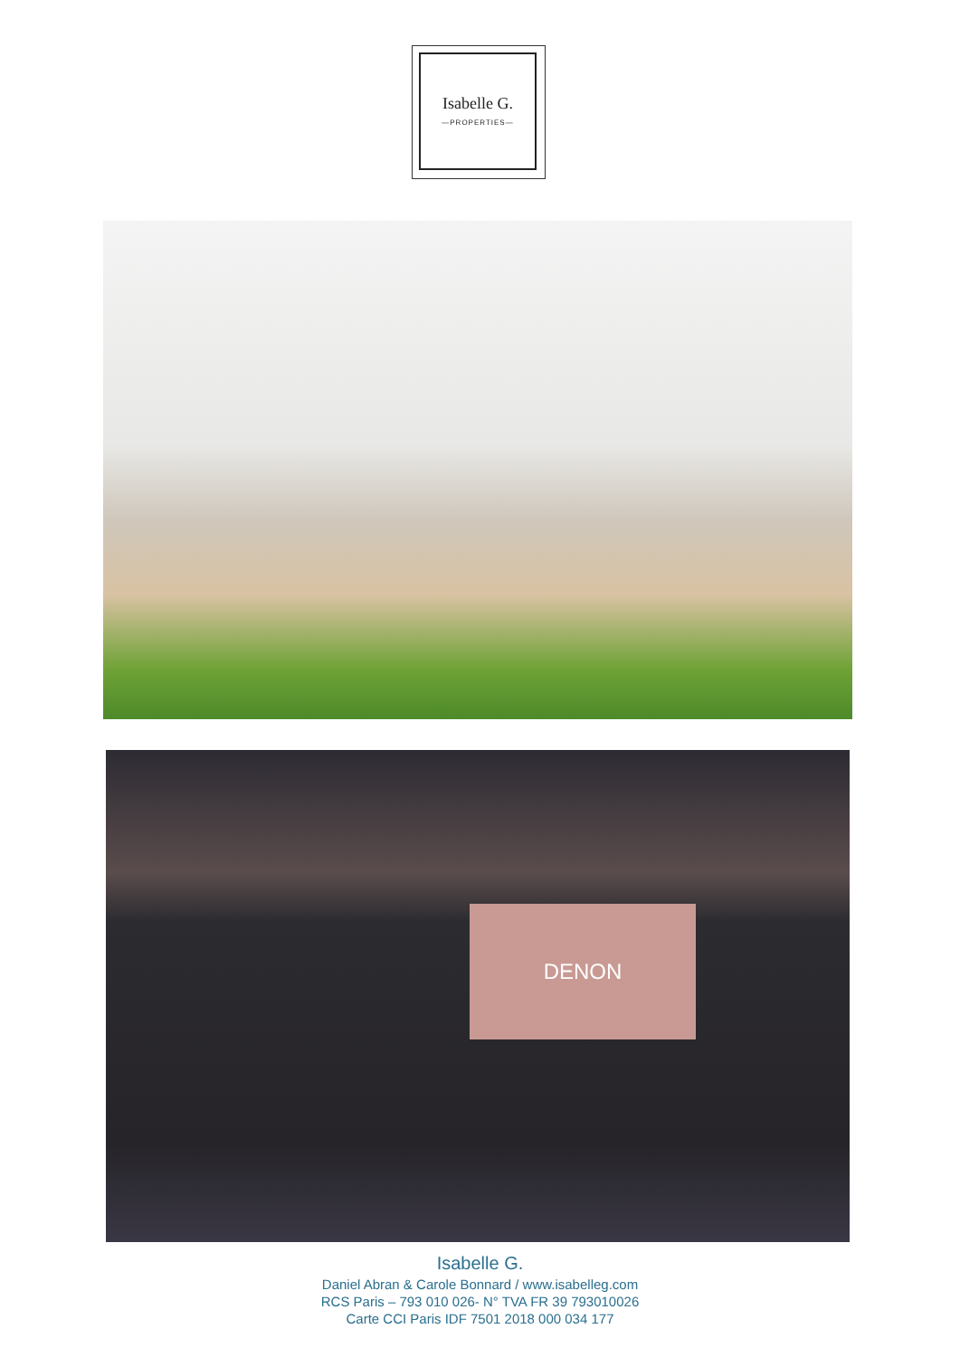Isabelle G.
—PROPERTIES—
DENON
Isabelle G.
Daniel Abran & Carole Bonnard / www.isabelleg.com
RCS Paris – 793 010 026- N° TVA FR 39 793010026
Carte CCI Paris IDF 7501 2018 000 034 177